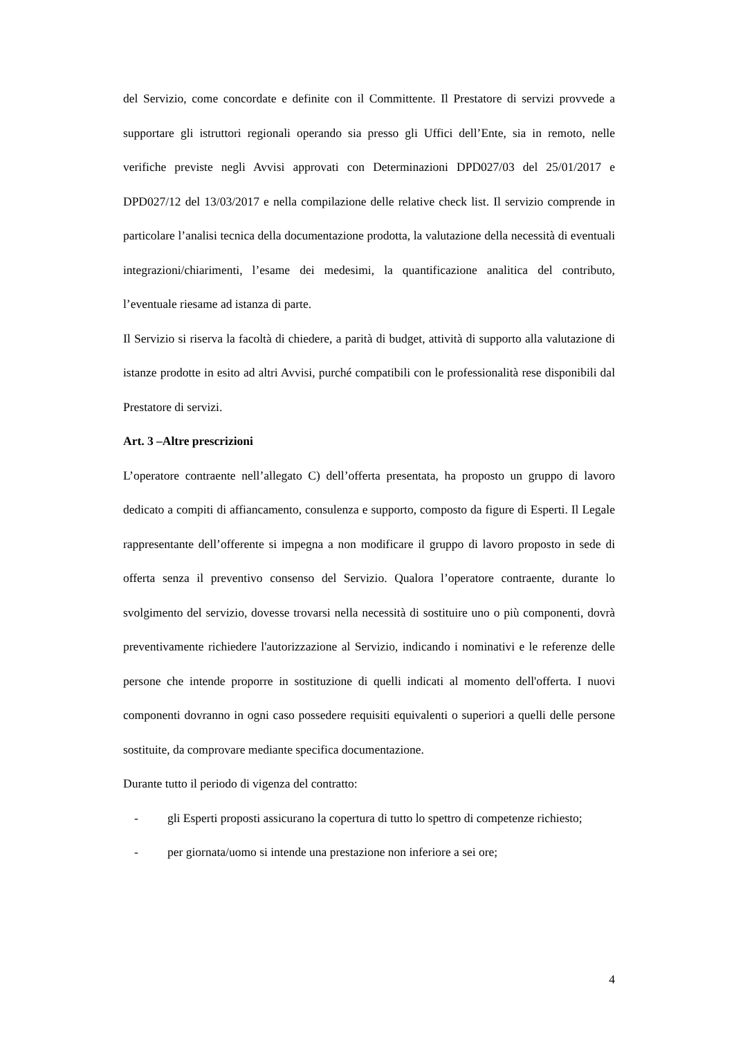del Servizio, come concordate e definite con il Committente. Il Prestatore di servizi provvede a supportare gli istruttori regionali operando sia presso gli Uffici dell’Ente, sia in remoto, nelle verifiche previste negli Avvisi approvati con Determinazioni DPD027/03 del 25/01/2017 e DPD027/12 del 13/03/2017 e nella compilazione delle relative check list. Il servizio comprende in particolare l’analisi tecnica della documentazione prodotta, la valutazione della necessità di eventuali integrazioni/chiarimenti, l’esame dei medesimi, la quantificazione analitica del contributo, l’eventuale riesame ad istanza di parte.
Il Servizio si riserva la facoltà di chiedere, a parità di budget, attività di supporto alla valutazione di istanze prodotte in esito ad altri Avvisi, purché compatibili con le professionalità rese disponibili dal Prestatore di servizi.
Art. 3 –Altre prescrizioni
L’operatore contraente nell’allegato C) dell’offerta presentata, ha proposto un gruppo di lavoro dedicato a compiti di affiancamento, consulenza e supporto, composto da figure di Esperti. Il Legale rappresentante dell’offerente si impegna a non modificare il gruppo di lavoro proposto in sede di offerta senza il preventivo consenso del Servizio. Qualora l’operatore contraente, durante lo svolgimento del servizio, dovesse trovarsi nella necessità di sostituire uno o più componenti, dovrà preventivamente richiedere l'autorizzazione al Servizio, indicando i nominativi e le referenze delle persone che intende proporre in sostituzione di quelli indicati al momento dell'offerta. I nuovi componenti dovranno in ogni caso possedere requisiti equivalenti o superiori a quelli delle persone sostituite, da comprovare mediante specifica documentazione.
Durante tutto il periodo di vigenza del contratto:
- gli Esperti proposti assicurano la copertura di tutto lo spettro di competenze richiesto;
- per giornata/uomo si intende una prestazione non inferiore a sei ore;
4